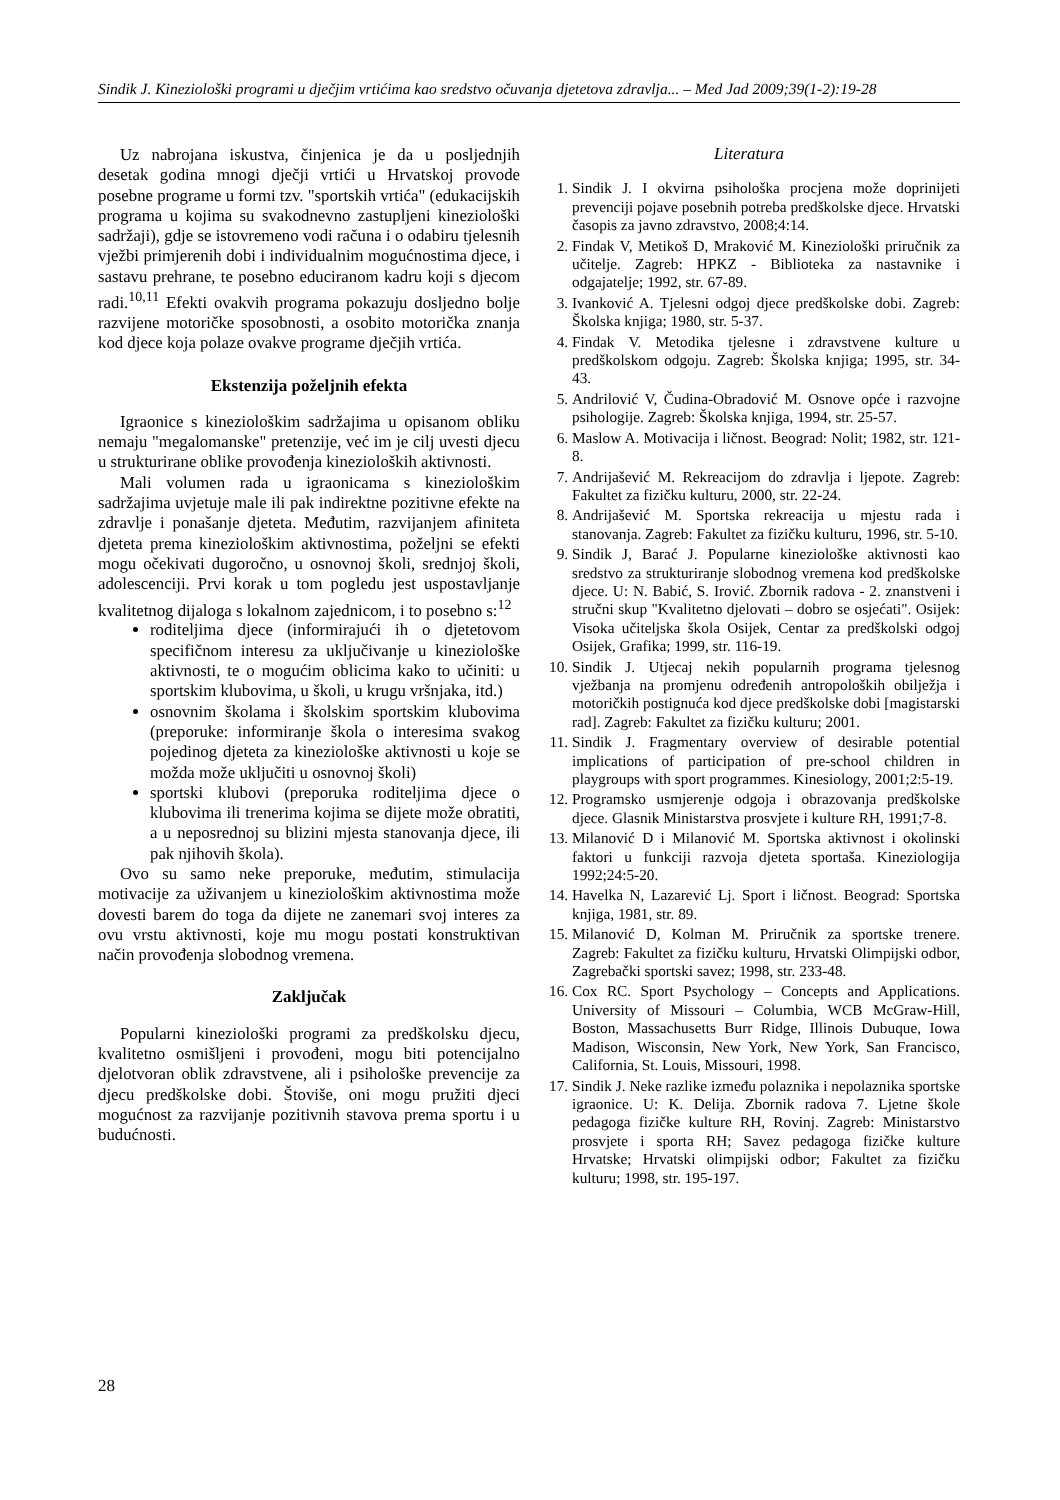Sindik J. Kineziološki programi u dječjim vrtićima kao sredstvo očuvanja djetetova zdravlja... – Med Jad 2009;39(1-2):19-28
Uz nabrojana iskustva, činjenica je da u posljednjih desetak godina mnogi dječji vrtići u Hrvatskoj provode posebne programe u formi tzv. "sportskih vrtića" (edukacijskih programa u kojima su svakodnevno zastupljeni kineziološki sadržaji), gdje se istovremeno vodi računa i o odabiru tjelesnih vježbi primjerenih dobi i individualnim mogućnostima djece, i sastavu prehrane, te posebno educiranom kadru koji s djecom radi.<sup>10,11</sup> Efekti ovakvih programa pokazuju dosljedno bolje razvijene motoričke sposobnosti, a osobito motorička znanja kod djece koja polaze ovakve programe dječjih vrtića.
Ekstenzija poželjnih efekta
Igraonice s kineziološkim sadržajima u opisanom obliku nemaju "megalomanske" pretenzije, već im je cilj uvesti djecu u strukturirane oblike provođenja kinezioloških aktivnosti.
Mali volumen rada u igraonicama s kineziološkim sadržajima uvjetuje male ili pak indirektne pozitivne efekte na zdravlje i ponašanje djeteta. Međutim, razvijanjem afiniteta djeteta prema kineziološkim aktivnostima, poželjni se efekti mogu očekivati dugoročno, u osnovnoj školi, srednjoj školi, adolescenciji. Prvi korak u tom pogledu jest uspostavljanje kvalitetnog dijaloga s lokalnom zajednicom, i to posebno s:<sup>12</sup>
roditeljima djece (informirajući ih o djetetovom specifičnom interesu za uključivanje u kineziološke aktivnosti, te o mogućim oblicima kako to učiniti: u sportskim klubovima, u školi, u krugu vršnjaka, itd.)
osnovnim školama i školskim sportskim klubovima (preporuke: informiranje škola o interesima svakog pojedinog djeteta za kineziološke aktivnosti u koje se možda može uključiti u osnovnoj školi)
sportski klubovi (preporuka roditeljima djece o klubovima ili trenerima kojima se dijete može obratiti, a u neposrednoj su blizini mjesta stanovanja djece, ili pak njihovih škola).
Ovo su samo neke preporuke, međutim, stimulacija motivacije za uživanjem u kineziološkim aktivnostima može dovesti barem do toga da dijete ne zanemari svoj interes za ovu vrstu aktivnosti, koje mu mogu postati konstruktivan način provođenja slobodnog vremena.
Zaključak
Popularni kineziološki programi za predškolsku djecu, kvalitetno osmišljeni i provođeni, mogu biti potencijalno djelotvoran oblik zdravstvene, ali i psihološke prevencije za djecu predškolske dobi. Štoviše, oni mogu pružiti djeci mogućnost za razvijanje pozitivnih stavova prema sportu i u budućnosti.
Literatura
1. Sindik J. I okvirna psihološka procjena može doprinijeti prevenciji pojave posebnih potreba predškolske djece. Hrvatski časopis za javno zdravstvo, 2008;4:14.
2. Findak V, Metikoš D, Mraković M. Kineziološki priručnik za učitelje. Zagreb: HPKZ - Biblioteka za nastavnike i odgajatelje; 1992, str. 67-89.
3. Ivanković A. Tjelesni odgoj djece predškolske dobi. Zagreb: Školska knjiga; 1980, str. 5-37.
4. Findak V. Metodika tjelesne i zdravstvene kulture u predškolskom odgoju. Zagreb: Školska knjiga; 1995, str. 34-43.
5. Andrilović V, Čudina-Obradović M. Osnove opće i razvojne psihologije. Zagreb: Školska knjiga, 1994, str. 25-57.
6. Maslow A. Motivacija i ličnost. Beograd: Nolit; 1982, str. 121-8.
7. Andrijašević M. Rekreacijom do zdravlja i ljepote. Zagreb: Fakultet za fizičku kulturu, 2000, str. 22-24.
8. Andrijašević M. Sportska rekreacija u mjestu rada i stanovanja. Zagreb: Fakultet za fizičku kulturu, 1996, str. 5-10.
9. Sindik J, Barać J. Popularne kineziološke aktivnosti kao sredstvo za strukturiranje slobodnog vremena kod predškolske djece. U: N. Babić, S. Irović. Zbornik radova - 2. znanstveni i stručni skup "Kvalitetno djelovati – dobro se osjećati". Osijek: Visoka učiteljska škola Osijek, Centar za predškolski odgoj Osijek, Grafika; 1999, str. 116-19.
10. Sindik J. Utjecaj nekih popularnih programa tjelesnog vježbanja na promjenu određenih antropoloških obilježja i motoričkih postignuća kod djece predškolske dobi [magistarski rad]. Zagreb: Fakultet za fizičku kulturu; 2001.
11. Sindik J. Fragmentary overview of desirable potential implications of participation of pre-school children in playgroups with sport programmes. Kinesiology, 2001;2:5-19.
12. Programsko usmjerenje odgoja i obrazovanja predškolske djece. Glasnik Ministarstva prosvjete i kulture RH, 1991;7-8.
13. Milanović D i Milanović M. Sportska aktivnost i okolinski faktori u funkciji razvoja djeteta sportaša. Kineziologija 1992;24:5-20.
14. Havelka N, Lazarević Lj. Sport i ličnost. Beograd: Sportska knjiga, 1981, str. 89.
15. Milanović D, Kolman M. Priručnik za sportske trenere. Zagreb: Fakultet za fizičku kulturu, Hrvatski Olimpijski odbor, Zagrebački sportski savez; 1998, str. 233-48.
16. Cox RC. Sport Psychology – Concepts and Applications. University of Missouri – Columbia, WCB McGraw-Hill, Boston, Massachusetts Burr Ridge, Illinois Dubuque, Iowa Madison, Wisconsin, New York, New York, San Francisco, California, St. Louis, Missouri, 1998.
17. Sindik J. Neke razlike između polaznika i nepolaznika sportske igraonice. U: K. Delija. Zbornik radova 7. Ljetne škole pedagoga fizičke kulture RH, Rovinj. Zagreb: Ministarstvo prosvjete i sporta RH; Savez pedagoga fizičke kulture Hrvatske; Hrvatski olimpijski odbor; Fakultet za fizičku kulturu; 1998, str. 195-197.
28